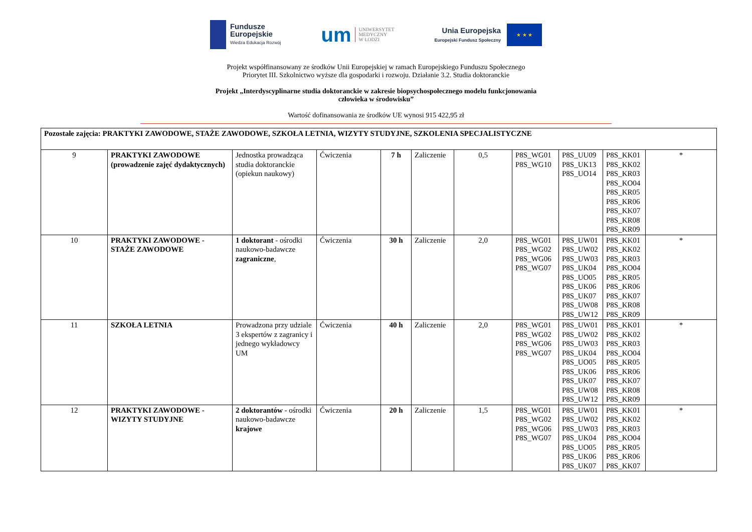Fundusze
Europejskie
Wiedza Edukacja Rozwój
um
UNIWERSYTET
MEDYCZNY
W ŁODZI
Unia Europejska
Europejski Fundusz Społeczny
★ ★ ★
Projekt współfinansowany ze środków Unii Europejskiej w ramach Europejskiego Funduszu Społecznego
Priorytet III. Szkolnictwo wyższe dla gospodarki i rozwoju. Działanie 3.2. Studia doktoranckie
Projekt „Interdyscyplinarne studia doktoranckie w zakresie biopsychospołecznego modelu funkcjonowania
człowieka w środowisku”
Wartość dofinansowania ze środków UE wynosi 915 422,95 zł
| Pozostałe zajęcia: PRAKTYKI ZAWODOWE, STAŻE ZAWODOWE, SZKOŁA LETNIA, WIZYTY STUDYJNE, SZKOLENIA SPECJALISTYCZNE | | | | | | | | | | |
| 9 | PRAKTYKI ZAWODOWE (prowadzenie zajęć dydaktycznych) | Jednostka prowadząca studia doktoranckie (opiekun naukowy) | Ćwiczenia | 7 h | Zaliczenie | 0,5 | P8S_WG01 P8S_WG10 | P8S_UU09 P8S_UK13 P8S_UO14 | P8S_KK01 P8S_KK02 P8S_KR03 P8S_KO04 P8S_KR05 P8S_KR06 P8S_KK07 P8S_KR08 P8S_KR09 | * |
| 10 | PRAKTYKI ZAWODOWE - STAŻE ZAWODOWE | 1 doktorant - ośrodki naukowo-badawcze zagraniczne , | Ćwiczenia | 30 h | Zaliczenie | 2,0 | P8S_WG01 P8S_WG02 P8S_WG06 P8S_WG07 | P8S_UW01 P8S_UW02 P8S_UW03 P8S_UK04 P8S_UO05 P8S_UK06 P8S_UK07 P8S_UW08 P8S_UW12 | P8S_KK01 P8S_KK02 P8S_KR03 P8S_KO04 P8S_KR05 P8S_KR06 P8S_KK07 P8S_KR08 P8S_KR09 | * |
| 11 | SZKOŁA LETNIA | Prowadzona przy udziale 3 ekspertów z zagranicy i jednego wykładowcy UM | Ćwiczenia | 40 h | Zaliczenie | 2,0 | P8S_WG01 P8S_WG02 P8S_WG06 P8S_WG07 | P8S_UW01 P8S_UW02 P8S_UW03 P8S_UK04 P8S_UO05 P8S_UK06 P8S_UK07 P8S_UW08 P8S_UW12 | P8S_KK01 P8S_KK02 P8S_KR03 P8S_KO04 P8S_KR05 P8S_KR06 P8S_KK07 P8S_KR08 P8S_KR09 | * |
| 12 | PRAKTYKI ZAWODOWE - WIZYTY STUDYJNE | 2 doktorantów - ośrodki naukowo-badawcze krajowe | Ćwiczenia | 20 h | Zaliczenie | 1,5 | P8S_WG01 P8S_WG02 P8S_WG06 P8S_WG07 | P8S_UW01 P8S_UW02 P8S_UW03 P8S_UK04 P8S_UO05 P8S_UK06 P8S_UK07 | P8S_KK01 P8S_KK02 P8S_KR03 P8S_KO04 P8S_KR05 P8S_KR06 P8S_KK07 | * |